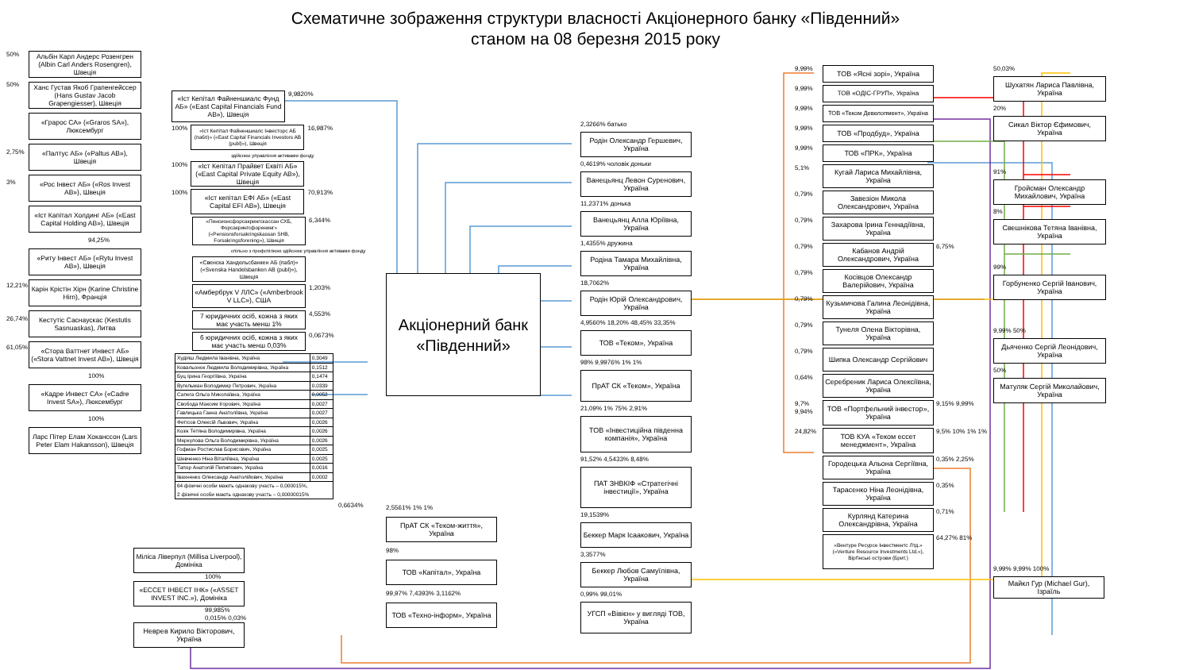Схематичне зображення структури власності Акціонерного банку «Південний»
станом на 08 березня 2015 року
50%
50%
2,75%
3%
12,21%
26,74%
61,05%
Альбін Карл Андерс Розенгрен (Albin Carl Anders Rosengren), Швеція
Ханс Густав Якоб Грапенгейссер (Hans Gustav Jacob Grapengiesser), Швеція
«Грарос СА» («Graros SA»), Люксембург
«Палтус АБ» («Paltus AB»), Швеція
«Рос Інвест АБ» («Ros Invest AB»), Швеція
«Іст Капітал Холдинг АБ» («East Capital Holding AB»), Швеція
94,25%
«Риту Інвест АБ» («Rytu Invest AB»), Швеція
Карін Крістін Хірн (Karine Christine Hirn), Франція
Кестутіс Саснаускас (Kestutis Sasnuaskas), Литва
«Стора Ваттнет Инвест АБ» («Stora Vattnet Invest AB»), Швеція
100%
«Кадре Инвест СА» («Cadre Invest SA»), Люксембург
100%
Ларс Пітер Елам Хоканссон (Lars Peter Elam Hakansson), Швеція
«Іст Кепітал Файненшиалс Фунд АБ» («East Capital Financials Fund AB»), Швеція
9,9820%
100%
«Іст Кепітал Файненшиалс Інвесторс АБ (пабл)» («East Capital Financials Investors AB (publ)»), Швеція
16,987%
здійснює управління активами фонду
100%
«Іст Кепітал Прайвет Еквіті АБ» («East Capital Private Equity AB»), Швеція
100%
«Іст кепітал ЕФІ АБ» («East Capital EFI AB»), Швеція
70,913%
«Пенсионсфорсакрингскассан СХБ, Форсакрингсфоренинг» («Pensionsforsakringskassan SHB, Forsakringsforening»), Швеція
6,344%
спільно з профспілкою здійснює управління активами фонду
«Свенска Хандельсбанкен АБ (пабл)» («Svenska Handelsbanken AB (publ)»), Швеція
«Амбербрук V ЛЛС» («Amberbrook V LLC»), США
1,203%
7 юридичних осіб, кожна з яких має участь менш 1%
4,553%
6 юридичних осіб, кожна з яких має участь менш 0,03%
0,0673%
| Худіяш Людмила Іванівна, Україна | 0,3049 |
| Ковальонок Людмила Володимирівна, Україна | 0,1512 |
| Буц Ірина Георгіївна, Україна | 0,1474 |
| Вугельман Володимир Петрович, Україна | 0,0339 |
| Сапега Ольга Миколаївна, Україна | 0,0052 |
| Свобода Максим Ігорович, Україна | 0,0027 |
| Гавлицька Ганна Анатоліївна, Україна | 0,0027 |
| Фетісов Олексій Львович, Україна | 0,0026 |
| Козік Тетяна Володимирівна, Україна | 0,0026 |
| Меркулова Ольга Володимирівна, Україна | 0,0026 |
| Гофман Ростислав Борисович, Україна | 0,0025 |
| Шевченко Ніна Віталіївна, Україна | 0,0025 |
| Тапор Анатолій Пилипович, Україна | 0,0016 |
| Івахненко Олександр Анатолійович, Україна | 0,0002 |
| 64 фізичні особи мають однакову участь – 0,000015%, 2 фізичні особи мають однакову участь – 0,00000015% | |
0,6634%
Акціонерний банк «Південний»
2,5561% 1% 1%
ПрАТ СК «Теком-життя», Україна
98%
ТОВ «Капітал», Україна
99,97% 7,4393% 3,1162%
ТОВ «Техно-інформ», Україна
2,3266% батько
Родін Олександр Гершевич, Україна
0,4619% чоловік доньки
Ванецьянц Левон Суренович, Україна
11,2371% донька
Ванецьянц Алла Юріївна, Україна
1,4355% дружина
Родіна Тамара Михайлівна, Україна
18,7062%
Родін Юрій Олександрович, Україна
4,9560% 18,20% 48,45% 33,35%
ТОВ «Теком», Україна
98% 9,9976% 1% 1%
ПрАТ СК «Теком», Україна
21,09% 1% 75% 2,91%
ТОВ «Інвестиційна південна компанія», Україна
91,52% 4,5433% 8,48%
ПАТ ЗНВКІФ «Стратегічні інвестиції», Україна
19,1539%
Беккер Марк Ісаакович, Україна
3,3577%
Беккер Любов Самуїлівна, Україна
0,99% 99,01%
УГСП «Вівієн» у вигляді ТОВ, Україна
9,99%
ТОВ «Ясні зорі», Україна
9,99%
ТОВ «ОДІС-ГРУП», Україна
9,99%
ТОВ «Теком Девелопмент», Україна
9,99%
ТОВ «Продбуд», Україна
9,99%
ТОВ «ПРК», Україна
5,1%
Кугай Лариса Михайлівна, Україна
0,79%
Завезіон Микола Олександрович, Україна
0,79%
Захарова Ірина Геннадіївна, Україна
0,79%
Кабанов Андрій Олександрович, Україна
6,75%
0,79%
Косівцов Олександр Валерійович, Україна
0,79%
Кузьмичова Галина Леонідівна, Україна
0,79%
Тунеля Олена Вікторівна, Україна
0,79%
Шипка Олександр Сергійович
0,64%
Серебреник Лариса Олексіївна, Україна
9,7% 9,94%
ТОВ «Портфельний інвестор», Україна
9,15% 9,99%
24,82%
ТОВ КУА «Теком ессет менеджмент», Україна
9,5% 10% 1% 1%
Городецька Альона Сергіївна, Україна
0,35% 2,25%
Тарасенко Ніна Леонідівна, Україна
0,35%
Курлянд Катерина Олександрівна, Україна
0,71%
«Вентуре Ресурсе Інвестментс Лтд.» («Venture Resource Investments Ltd.»), Вірґінські острови (Брит.)
64,27% 81%
50,03%
Шухатян Лариса Павлівна, Україна
20%
Сикал Віктор Єфимович, Україна
91%
Гройсман Олександр Михайлович, Україна
8%
Свешнікова Тетяна Іванівна, Україна
99%
Горбуненко Сергій Іванович, Україна
9,99% 50%
Дьяченко Сергій Леонідович, Україна
50%
Матуляк Сергій Миколайович, Україна
9,99% 9,99% 100%
Майкл Гур (Michael Gur), Ізраїль
Міліса Ліверпул (Millisa Liverpool), Домініка
100%
«ЕССЕТ ІНВЕСТ ІНК» («ASSET INVEST INC.»), Домініка
99,985% 0,015% 0,03%
Неврев Кирило Вікторович, Україна